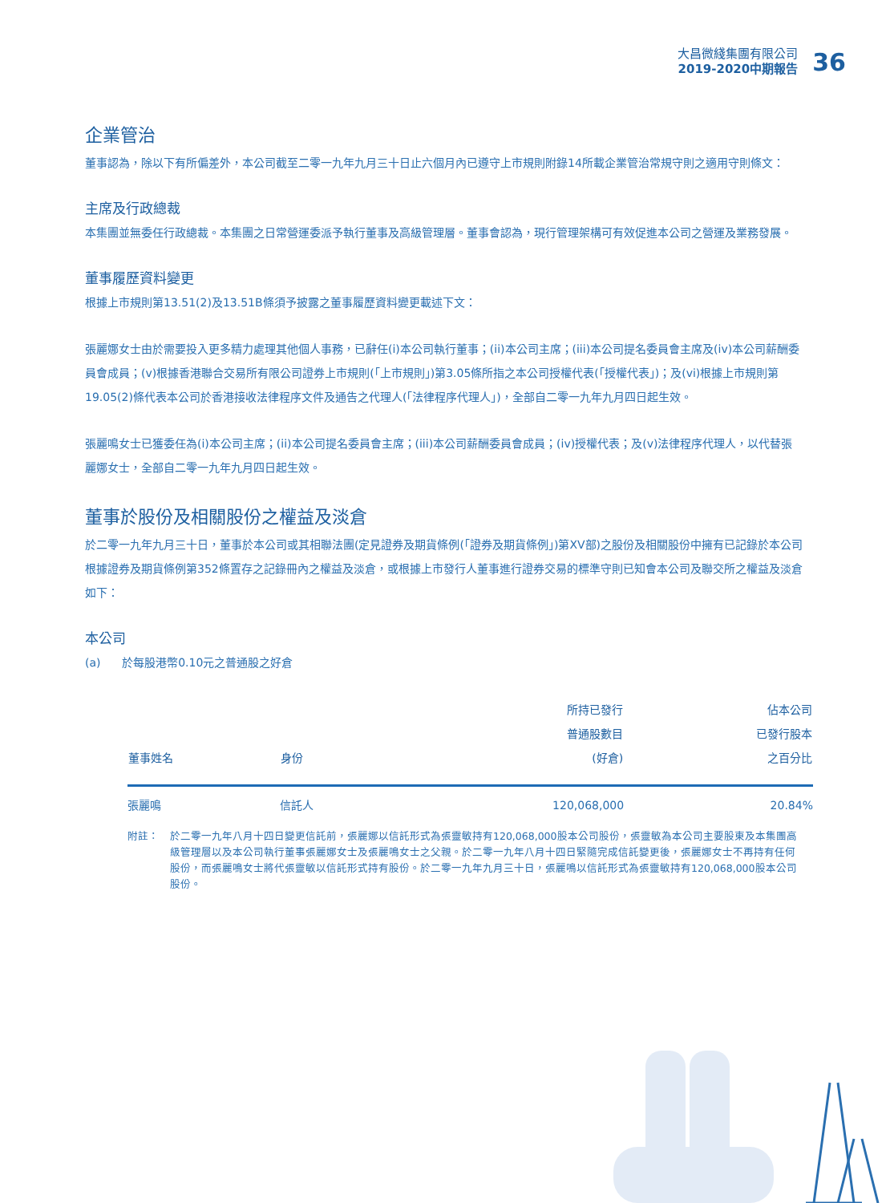大昌微綫集團有限公司
2019-2020中期報告
36
企業管治
董事認為，除以下有所偏差外，本公司截至二零一九年九月三十日止六個月內已遵守上市規則附錄14所載企業管治常規守則之適用守則條文：
主席及行政總裁
本集團並無委任行政總裁。本集團之日常營運委派予執行董事及高級管理層。董事會認為，現行管理架構可有效促進本公司之營運及業務發展。
董事履歷資料變更
根據上市規則第13.51(2)及13.51B條須予披露之董事履歷資料變更載述下文：
張麗娜女士由於需要投入更多精力處理其他個人事務，已辭任(i)本公司執行董事；(ii)本公司主席；(iii)本公司提名委員會主席及(iv)本公司薪酬委員會成員；(v)根據香港聯合交易所有限公司證券上市規則(「上市規則」)第3.05條所指之本公司授權代表(「授權代表」)；及(vi)根據上市規則第19.05(2)條代表本公司於香港接收法律程序文件及通告之代理人(「法律程序代理人」)，全部自二零一九年九月四日起生效。
張麗鳴女士已獲委任為(i)本公司主席；(ii)本公司提名委員會主席；(iii)本公司薪酬委員會成員；(iv)授權代表；及(v)法律程序代理人，以代替張麗娜女士，全部自二零一九年九月四日起生效。
董事於股份及相關股份之權益及淡倉
於二零一九年九月三十日，董事於本公司或其相聯法團(定見證券及期貨條例(「證券及期貨條例」)第XV部)之股份及相關股份中擁有已記錄於本公司根據證券及期貨條例第352條置存之記錄冊內之權益及淡倉，或根據上市發行人董事進行證券交易的標準守則已知會本公司及聯交所之權益及淡倉如下：
本公司
(a) 於每股港幣0.10元之普通股之好倉
| 董事姓名 | 身份 | 所持已發行 普通股數目 (好倉) | 佔本公司 已發行股本 之百分比 |
| --- | --- | --- | --- |
| 張麗鳴 | 信託人 | 120,068,000 | 20.84% |
附註： 於二零一九年八月十四日變更信託前，張麗娜以信託形式為張靈敏持有120,068,000股本公司股份，張靈敏為本公司主要股東及本集團高級管理層以及本公司執行董事張麗娜女士及張麗鳴女士之父親。於二零一九年八月十四日緊隨完成信託變更後，張麗娜女士不再持有任何股份，而張麗鳴女士將代張靈敏以信託形式持有股份。於二零一九年九月三十日，張麗鳴以信託形式為張靈敏持有120,068,000股本公司股份。